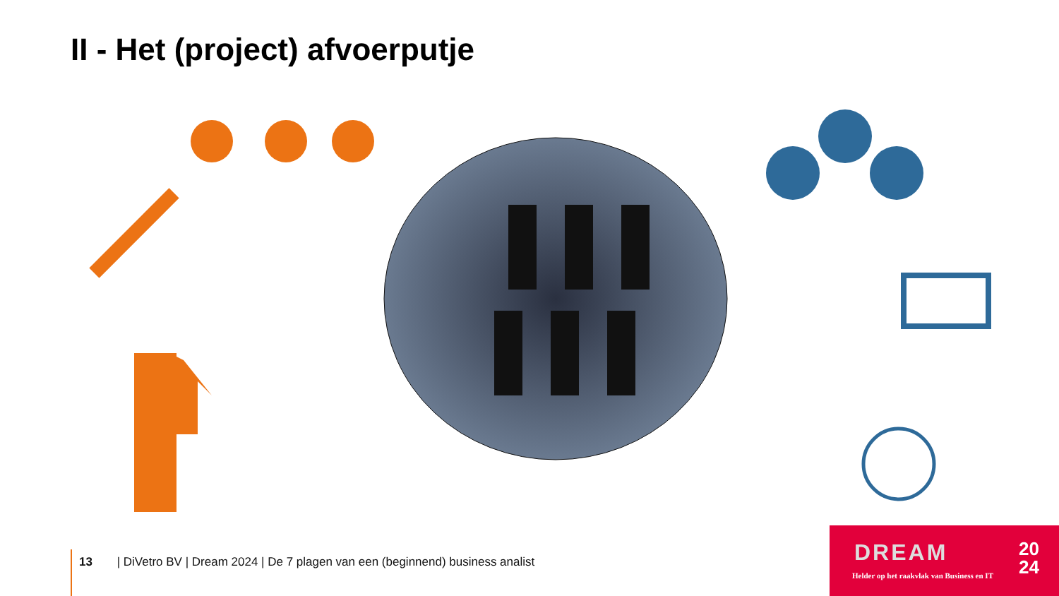II - Het (project) afvoerputje
13 | DiVetro BV | Dream 2024 | De 7 plagen van een (beginnend) business analist
DREAM
20
24
Helder op het raakvlak van Business en IT